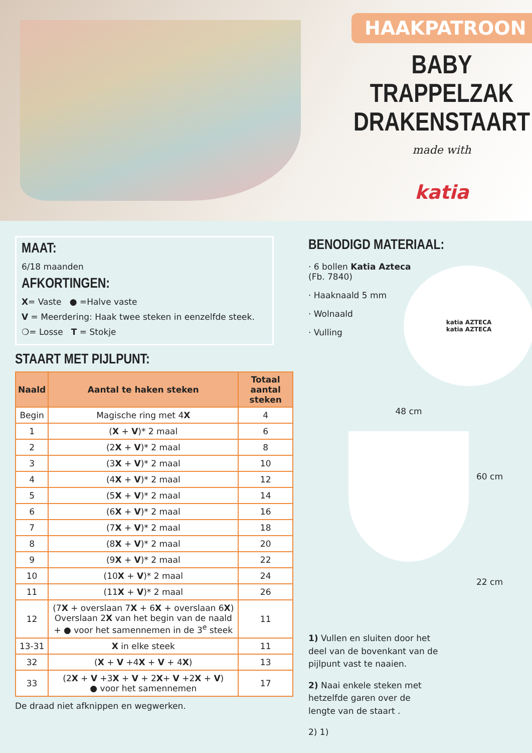HAAKPATROON
BABY TRAPPELZAK
DRAKENSTAART
made with
katia
MAAT:
6/18 maanden
AFKORTINGEN:
X= Vaste ● =Halve vaste
V = Meerdering: Haak twee steken in eenzelfde steek.
❍= Losse T = Stokje
STAART MET PIJLPUNT:
| Naald | Aantal te haken steken | Totaal aantal steken |
| --- | --- | --- |
| Begin | Magische ring met 4 X | 4 |
| 1 | ( X + V )* 2 maal | 6 |
| 2 | (2 X + V )* 2 maal | 8 |
| 3 | (3 X + V )* 2 maal | 10 |
| 4 | (4 X + V )* 2 maal | 12 |
| 5 | (5 X + V )* 2 maal | 14 |
| 6 | (6 X + V )* 2 maal | 16 |
| 7 | (7 X + V )* 2 maal | 18 |
| 8 | (8 X + V )* 2 maal | 20 |
| 9 | (9 X + V )* 2 maal | 22 |
| 10 | (10 X + V )* 2 maal | 24 |
| 11 | (11 X + V )* 2 maal | 26 |
| 12 | (7 X + overslaan 7 X + 6 X + overslaan 6 X ) Overslaan 2 X van het begin van de naald + ● voor het samennemen in de 3<sup>e</sup> steek | 11 |
| 13-31 | X in elke steek | 11 |
| 32 | ( X + V +4 X + V + 4 X ) | 13 |
| 33 | (2 X + V +3 X + V + 2 X + V +2 X + V ) ● voor het samennemen | 17 |
De draad niet afknippen en wegwerken.
BENODIGD MATERIAAL:
· 6 bollen Katia Azteca
(Fb. 7840)
· Haaknaald 5 mm
· Wolnaald
· Vulling
katia AZTECA
katia AZTECA
48 cm
60 cm
22 cm
1) Vullen en sluiten door het deel van de bovenkant van de pijlpunt vast te naaien.
2) Naai enkele steken met hetzelfde garen over de lengte van de staart .
2) 1)